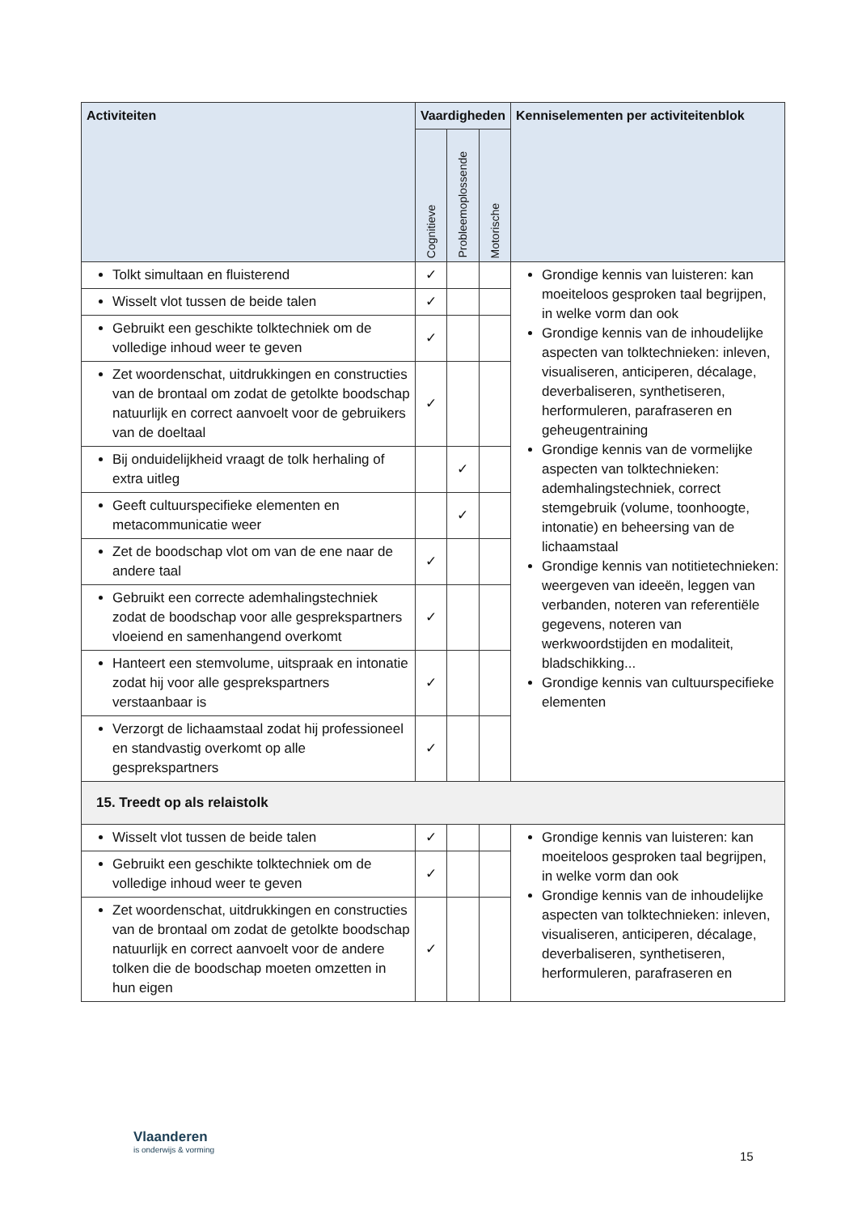| Activiteiten | Vaardigheden | | | Kenniselementen per activiteitenblok |
| --- | --- | --- | --- | --- |
| | Cognitieve | Probleemoplossende | Motorische | |
| Tolkt simultaan en fluisterend | ✓ | | | Grondige kennis van luisteren: kan moeiteloos gesproken taal begrijpen, in welke vorm dan ook Grondige kennis van de inhoudelijke aspecten van tolktechnieken: inleven, visualiseren, anticiperen, décalage, deverbaliseren, synthetiseren, herformuleren, parafraseren en geheugentraining Grondige kennis van de vormelijke aspecten van tolktechnieken: ademhalingstechniek, correct stemgebruik (volume, toonhoogte, intonatie) en beheersing van de lichaamstaal Grondige kennis van notitietechnieken: weergeven van ideeën, leggen van verbanden, noteren van referentiële gegevens, noteren van werkwoordstijden en modaliteit, bladschikking... Grondige kennis van cultuurspecifieke elementen |
| Wisselt vlot tussen de beide talen | ✓ | | | |
| Gebruikt een geschikte tolktechniek om de volledige inhoud weer te geven | ✓ | | | |
| Zet woordenschat, uitdrukkingen en constructies van de brontaal om zodat de getolkte boodschap natuurlijk en correct aanvoelt voor de gebruikers van de doeltaal | ✓ | | | |
| Bij onduidelijkheid vraagt de tolk herhaling of extra uitleg | | ✓ | | |
| Geeft cultuurspecifieke elementen en metacommunicatie weer | | ✓ | | |
| Zet de boodschap vlot om van de ene naar de andere taal | ✓ | | | |
| Gebruikt een correcte ademhalingstechniek zodat de boodschap voor alle gesprekspartners vloeiend en samenhangend overkomt | ✓ | | | |
| Hanteert een stemvolume, uitspraak en intonatie zodat hij voor alle gesprekspartners verstaanbaar is | ✓ | | | |
| Verzorgt de lichaamstaal zodat hij professioneel en standvastig overkomt op alle gesprekspartners | ✓ | | | |
| 15. Treedt op als relaistolk | | | | |
| Wisselt vlot tussen de beide talen | ✓ | | | Grondige kennis van luisteren: kan moeiteloos gesproken taal begrijpen, in welke vorm dan ook Grondige kennis van de inhoudelijke aspecten van tolktechnieken: inleven, visualiseren, anticiperen, décalage, deverbaliseren, synthetiseren, herformuleren, parafraseren en |
| Gebruikt een geschikte tolktechniek om de volledige inhoud weer te geven | ✓ | | | |
| Zet woordenschat, uitdrukkingen en constructies van de brontaal om zodat de getolkte boodschap natuurlijk en correct aanvoelt voor de andere tolken die de boodschap moeten omzetten in hun eigen | ✓ | | | |
Vlaanderen
is onderwijs & vorming
15